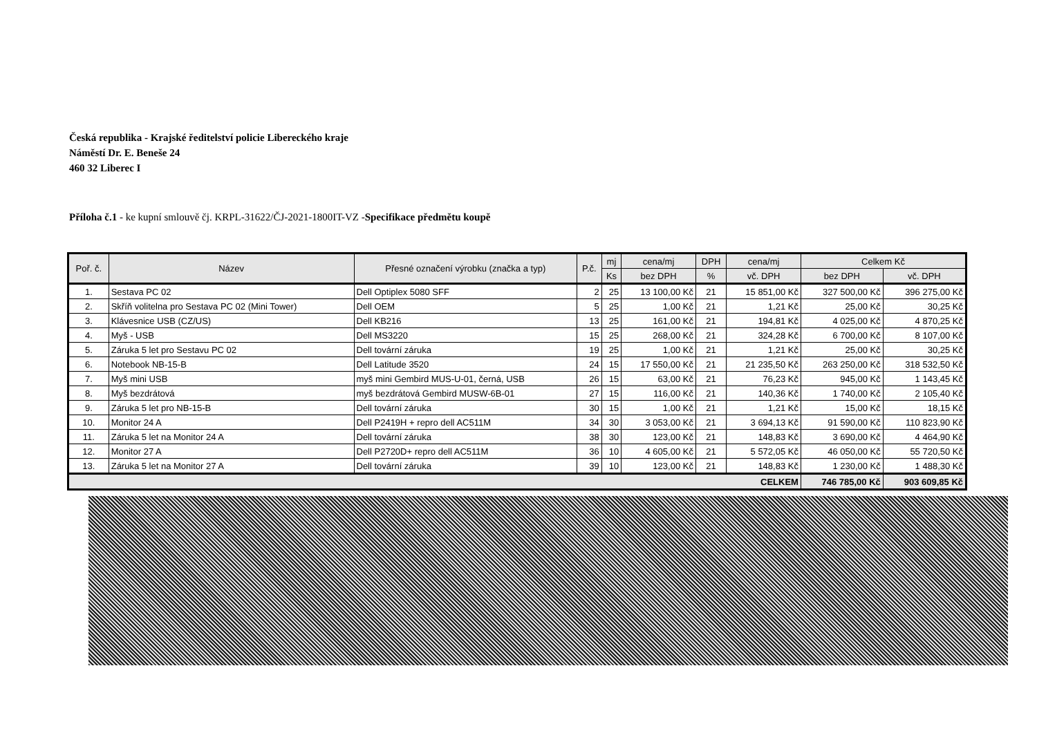Česká republika - Krajské ředitelství policie Libereckého kraje
Náměstí Dr. E. Beneše 24
460 32 Liberec I
Příloha č.1 - ke kupní smlouvě čj. KRPL-31622/ČJ-2021-1800IT-VZ -Specifikace předmětu koupě
| Poř. č. | Název | Přesné označení výrobku (značka a typ) | P.č. | mj | cena/mj | DPH | cena/mj | Celkem Kč | |
| --- | --- | --- | --- | --- | --- | --- | --- | --- | --- |
| | | | | Ks | bez DPH | % | vč. DPH | bez DPH | vč. DPH |
| 1. | Sestava PC 02 | Dell Optiplex 5080 SFF | 2 | 25 | 13 100,00 Kč | 21 | 15 851,00 Kč | 327 500,00 Kč | 396 275,00 Kč |
| 2. | Skříň volitelna pro Sestava PC 02 (Mini Tower) | Dell OEM | 5 | 25 | 1,00 Kč | 21 | 1,21 Kč | 25,00 Kč | 30,25 Kč |
| 3. | Klávesnice USB (CZ/US) | Dell KB216 | 13 | 25 | 161,00 Kč | 21 | 194,81 Kč | 4 025,00 Kč | 4 870,25 Kč |
| 4. | Myš - USB | Dell MS3220 | 15 | 25 | 268,00 Kč | 21 | 324,28 Kč | 6 700,00 Kč | 8 107,00 Kč |
| 5. | Záruka 5 let pro Sestavu PC 02 | Dell tovární záruka | 19 | 25 | 1,00 Kč | 21 | 1,21 Kč | 25,00 Kč | 30,25 Kč |
| 6. | Notebook NB-15-B | Dell Latitude 3520 | 24 | 15 | 17 550,00 Kč | 21 | 21 235,50 Kč | 263 250,00 Kč | 318 532,50 Kč |
| 7. | Myš mini USB | myš mini Gembird MUS-U-01, černá, USB | 26 | 15 | 63,00 Kč | 21 | 76,23 Kč | 945,00 Kč | 1 143,45 Kč |
| 8. | Myš bezdrátová | myš bezdrátová Gembird MUSW-6B-01 | 27 | 15 | 116,00 Kč | 21 | 140,36 Kč | 1 740,00 Kč | 2 105,40 Kč |
| 9. | Záruka 5 let pro NB-15-B | Dell tovární záruka | 30 | 15 | 1,00 Kč | 21 | 1,21 Kč | 15,00 Kč | 18,15 Kč |
| 10. | Monitor 24 A | Dell P2419H + repro dell AC511M | 34 | 30 | 3 053,00 Kč | 21 | 3 694,13 Kč | 91 590,00 Kč | 110 823,90 Kč |
| 11. | Záruka 5 let na Monitor 24 A | Dell tovární záruka | 38 | 30 | 123,00 Kč | 21 | 148,83 Kč | 3 690,00 Kč | 4 464,90 Kč |
| 12. | Monitor 27 A | Dell P2720D+ repro dell AC511M | 36 | 10 | 4 605,00 Kč | 21 | 5 572,05 Kč | 46 050,00 Kč | 55 720,50 Kč |
| 13. | Záruka 5 let na Monitor 27 A | Dell tovární záruka | 39 | 10 | 123,00 Kč | 21 | 148,83 Kč | 1 230,00 Kč | 1 488,30 Kč |
| CELKEM | | | | | | | | 746 785,00 Kč | 903 609,85 Kč |